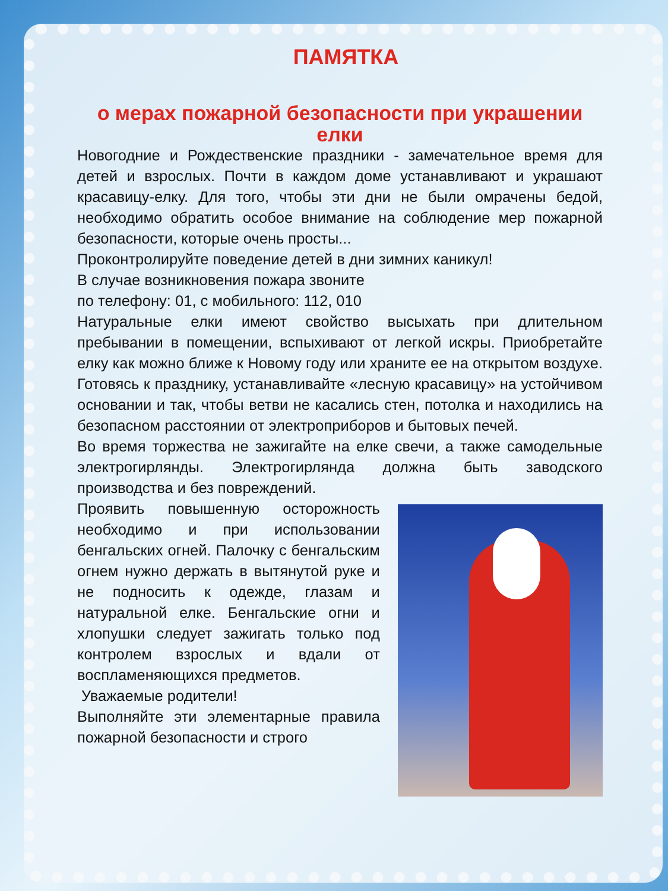ПАМЯТКА
о мерах пожарной безопасности при украшении елки
Новогодние и Рождественские праздники - замечательное время для детей и взрослых. Почти в каждом доме устанавливают и украшают красавицу-елку. Для того, чтобы эти дни не были омрачены бедой, необходимо обратить особое внимание на соблюдение мер пожарной безопасности, которые очень просты...
Проконтролируйте поведение детей в дни зимних каникул!
В случае возникновения пожара звоните
по телефону: 01, с мобильного: 112, 010
Натуральные елки имеют свойство высыхать при длительном пребывании в помещении, вспыхивают от легкой искры. Приобретайте елку как можно ближе к Новому году или храните ее на открытом воздухе. Готовясь к празднику, устанавливайте «лесную красавицу» на устойчивом основании и так, чтобы ветви не касались стен, потолка и находились на безопасном расстоянии от электроприборов и бытовых печей.
Во время торжества не зажигайте на елке свечи, а также самодельные электрогирлянды. Электрогирлянда должна быть заводского производства и без повреждений.
Проявить повышенную осторожность необходимо и при использовании бенгальских огней. Палочку с бенгальским огнем нужно держать в вытянутой руке и не подносить к одежде, глазам и натуральной елке. Бенгальские огни и хлопушки следует зажигать только под контролем взрослых и вдали от воспламеняющихся предметов.
Уважаемые родители!
Выполняйте эти элементарные правила пожарной безопасности и строго